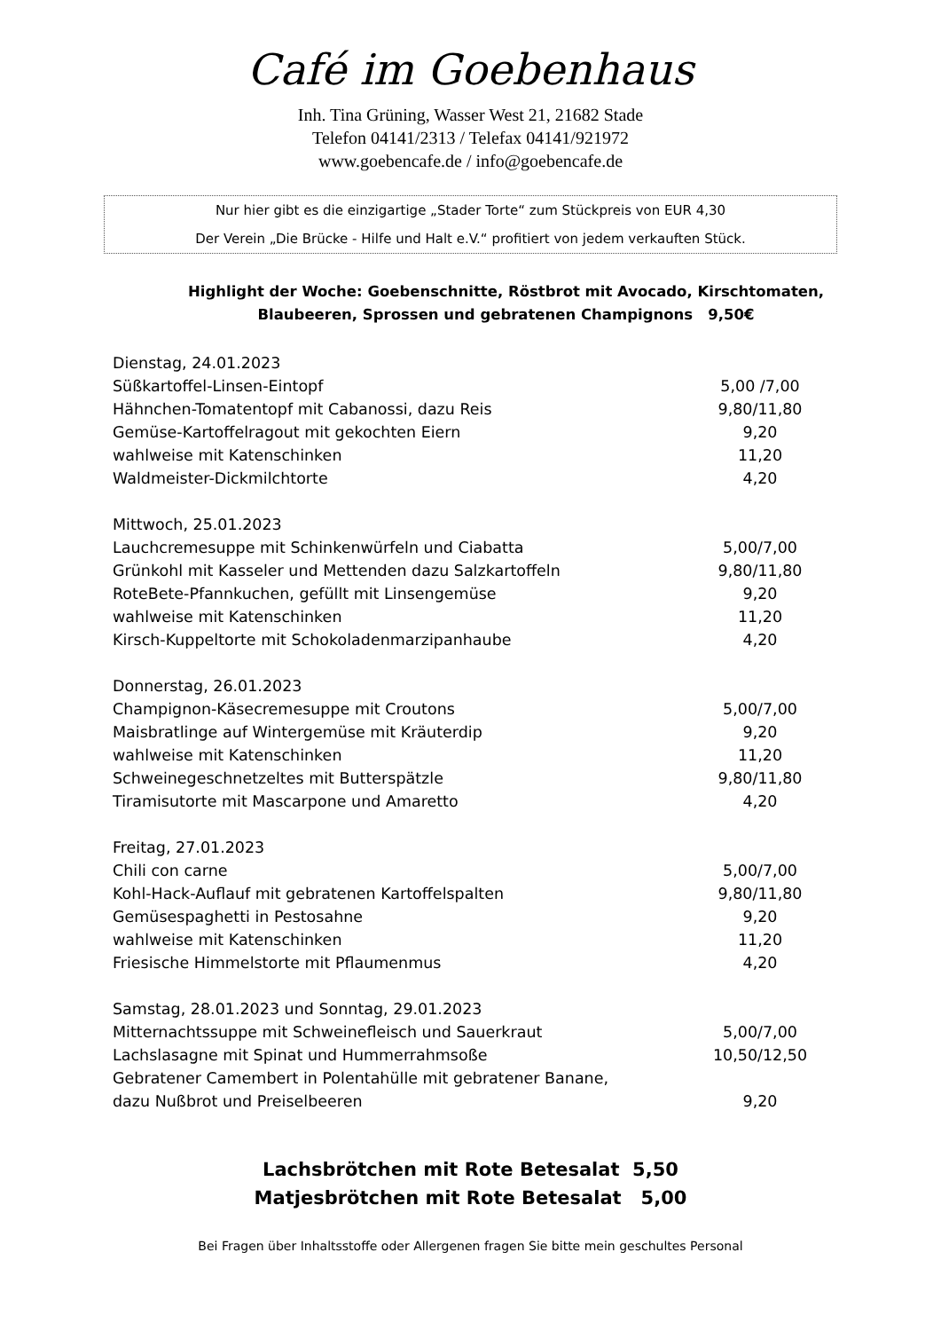Café im Goebenhaus
Inh. Tina Grüning, Wasser West 21, 21682 Stade
Telefon 04141/2313 / Telefax 04141/921972
www.goebencafe.de / info@goebencafe.de
Nur hier gibt es die einzigartige „Stader Torte“ zum Stückpreis von EUR 4,30
Der Verein „Die Brücke - Hilfe und Halt e.V.“ profitiert von jedem verkauften Stück.
Highlight der Woche: Goebenschnitte, Röstbrot mit Avocado, Kirschtomaten, Blaubeeren, Sprossen und gebratenen Champignons 9,50€
| Dienstag, 24.01.2023 | |
| Süßkartoffel-Linsen-Eintopf | 5,00 /7,00 |
| Hähnchen-Tomatentopf mit Cabanossi, dazu Reis | 9,80/11,80 |
| Gemüse-Kartoffelragout mit gekochten Eiern | 9,20 |
| wahlweise mit Katenschinken | 11,20 |
| Waldmeister-Dickmilchtorte | 4,20 |
| Mittwoch, 25.01.2023 | |
| Lauchcremesuppe mit Schinkenwürfeln und Ciabatta | 5,00/7,00 |
| Grünkohl mit Kasseler und Mettenden dazu Salzkartoffeln | 9,80/11,80 |
| RoteBete-Pfannkuchen, gefüllt mit Linsengemüse | 9,20 |
| wahlweise mit Katenschinken | 11,20 |
| Kirsch-Kuppeltorte mit Schokoladenmarzipanhaube | 4,20 |
| Donnerstag, 26.01.2023 | |
| Champignon-Käsecremesuppe mit Croutons | 5,00/7,00 |
| Maisbratlinge auf Wintergemüse mit Kräuterdip | 9,20 |
| wahlweise mit Katenschinken | 11,20 |
| Schweinegeschnetzeltes mit Butterspätzle | 9,80/11,80 |
| Tiramisutorte mit Mascarpone und Amaretto | 4,20 |
| Freitag, 27.01.2023 | |
| Chili con carne | 5,00/7,00 |
| Kohl-Hack-Auflauf mit gebratenen Kartoffelspalten | 9,80/11,80 |
| Gemüsespaghetti in Pestosahne | 9,20 |
| wahlweise mit Katenschinken | 11,20 |
| Friesische Himmelstorte mit Pflaumenmus | 4,20 |
| Samstag, 28.01.2023 und Sonntag, 29.01.2023 | |
| Mitternachtssuppe mit Schweinefleisch und Sauerkraut | 5,00/7,00 |
| Lachslasagne mit Spinat und Hummerrahmsoße | 10,50/12,50 |
| Gebratener Camembert in Polentahülle mit gebratener Banane, | |
| dazu Nußbrot und Preiselbeeren | 9,20 |
Lachsbrötchen mit Rote Betesalat 5,50
Matjesbrötchen mit Rote Betesalat 5,00
Bei Fragen über Inhaltsstoffe oder Allergenen fragen Sie bitte mein geschultes Personal